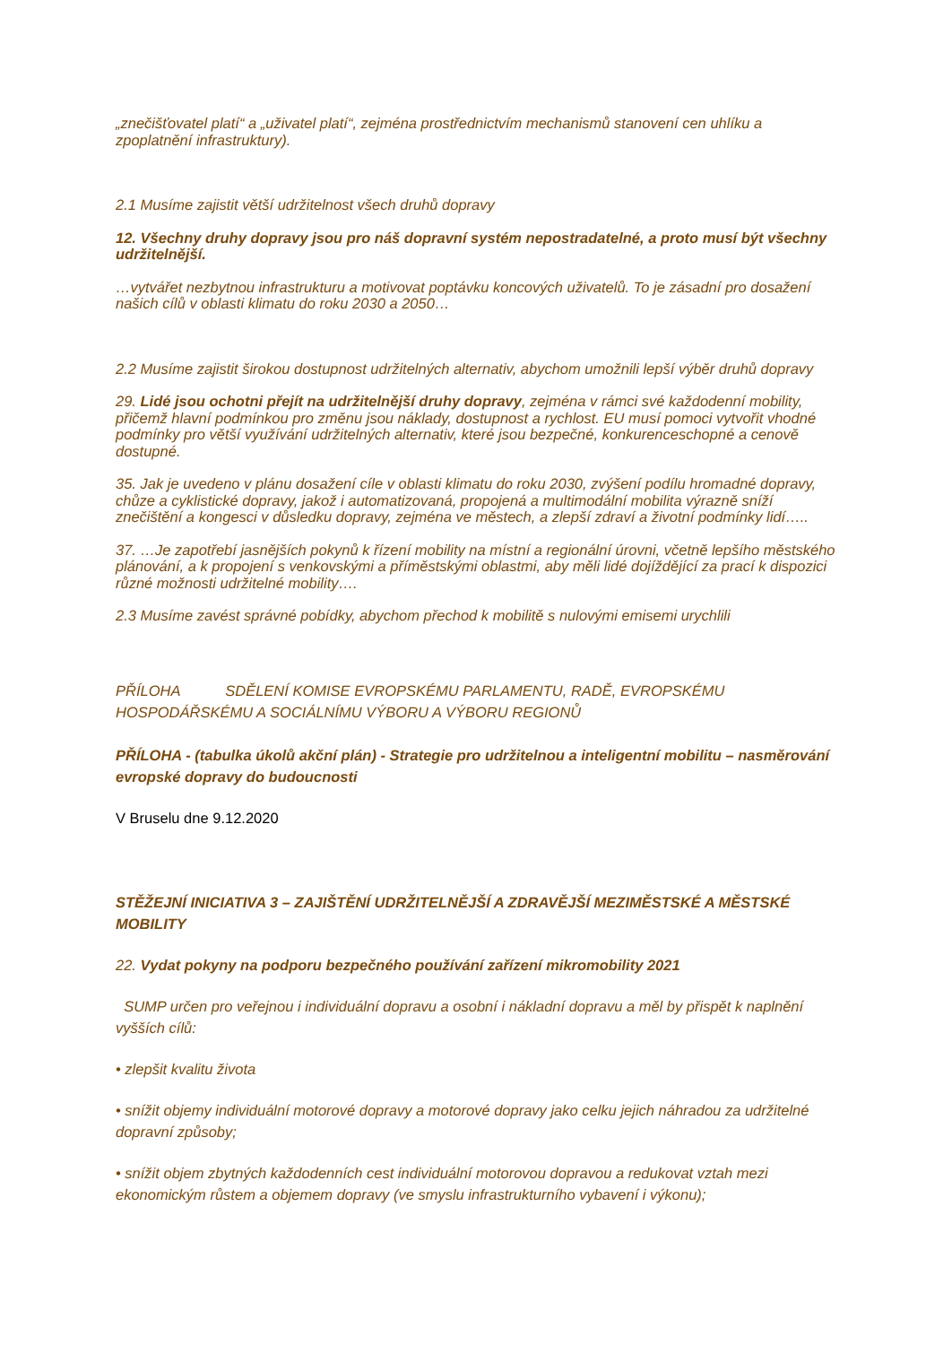„znečišťovatel platí“ a „uživatel platí“, zejména prostřednictvím mechanismů stanovení cen uhlíku a zpoplatnění infrastruktury).
2.1 Musíme zajistit větší udržitelnost všech druhů dopravy
12. Všechny druhy dopravy jsou pro náš dopravní systém nepostradatelné, a proto musí být všechny udržitelnější.
…vytvářet nezbytnou infrastrukturu a motivovat poptávku koncových uživatelů. To je zásadní pro dosažení našich cílů v oblasti klimatu do roku 2030 a 2050…
2.2 Musíme zajistit širokou dostupnost udržitelných alternativ, abychom umožnili lepší výběr druhů dopravy
29. Lidé jsou ochotni přejít na udržitelnější druhy dopravy, zejména v rámci své každodenní mobility, přičemž hlavní podmínkou pro změnu jsou náklady, dostupnost a rychlost. EU musí pomoci vytvořit vhodné podmínky pro větší využívání udržitelných alternativ, které jsou bezpečné, konkurenceschopné a cenově dostupné.
35. Jak je uvedeno v plánu dosažení cíle v oblasti klimatu do roku 2030, zvýšení podílu hromadné dopravy, chůze a cyklistické dopravy, jakož i automatizovaná, propojená a multimodální mobilita výrazně sníží znečištění a kongesci v důsledku dopravy, zejména ve městech, a zlepší zdraví a životní podmínky lidí…..
37. …Je zapotřebí jasnějších pokynů k řízení mobility na místní a regionální úrovni, včetně lepšího městského plánování, a k propojení s venkovskými a příměstskými oblastmi, aby měli lidé dojíždějící za prací k dispozici různé možnosti udržitelné mobility….
2.3 Musíme zavést správné pobídky, abychom přechod k mobilitě s nulovými emisemi urychlili
PŘÍLOHA SDĚLENÍ KOMISE EVROPSKÉMU PARLAMENTU, RADĚ, EVROPSKÉMU HOSPODÁŘSKÉMU A SOCIÁLNÍMU VÝBORU A VÝBORU REGIONŮ
PŘÍLOHA - (tabulka úkolů akční plán) - Strategie pro udržitelnou a inteligentní mobilitu – nasměrování evropské dopravy do budoucnosti
V Bruselu dne 9.12.2020
STĚŽEJNÍ INICIATIVA 3 – ZAJIŠTĚNÍ UDRŽITELNĚJŠÍ A ZDRAVĚJŠÍ MEZIMĚSTSKÉ A MĚSTSKÉ MOBILITY
22. Vydat pokyny na podporu bezpečného používání zařízení mikromobility 2021
SUMP určen pro veřejnou i individuální dopravu a osobní i nákladní dopravu a měl by přispět k naplnění vyšších cílů:
• zlepšit kvalitu života
• snížit objemy individuální motorové dopravy a motorové dopravy jako celku jejich náhradou za udržitelné dopravní způsoby;
• snížit objem zbytných každodenních cest individuální motorovou dopravou a redukovat vztah mezi ekonomickým růstem a objemem dopravy (ve smyslu infrastrukturního vybavení i výkonu);